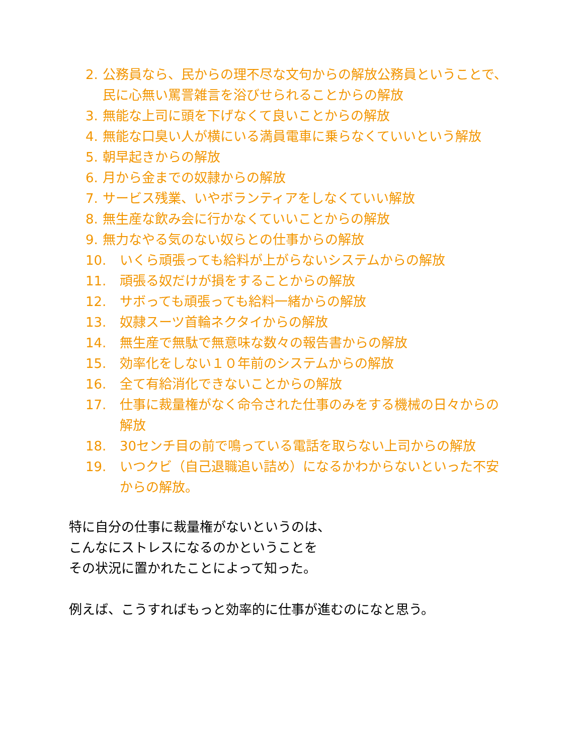2. 公務員なら、民からの理不尽な文句からの解放公務員ということで、民に心無い罵詈雑言を浴びせられることからの解放
3. 無能な上司に頭を下げなくて良いことからの解放
4. 無能な口臭い人が横にいる満員電車に乗らなくていいという解放
5. 朝早起きからの解放
6. 月から金までの奴隷からの解放
7. サービス残業、いやボランティアをしなくていい解放
8. 無生産な飲み会に行かなくていいことからの解放
9. 無力なやる気のない奴らとの仕事からの解放
10. いくら頑張っても給料が上がらないシステムからの解放
11. 頑張る奴だけが損をすることからの解放
12. サボっても頑張っても給料一緒からの解放
13. 奴隷スーツ首輪ネクタイからの解放
14. 無生産で無駄で無意味な数々の報告書からの解放
15. 効率化をしない１０年前のシステムからの解放
16. 全て有給消化できないことからの解放
17. 仕事に裁量権がなく命令された仕事のみをする機械の日々からの解放
18. 30センチ目の前で鳴っている電話を取らない上司からの解放
19. いつクビ（自己退職追い詰め）になるかわからないといった不安からの解放。
特に自分の仕事に裁量権がないというのは、
こんなにストレスになるのかということを
その状況に置かれたことによって知った。
例えば、こうすればもっと効率的に仕事が進むのになと思う。